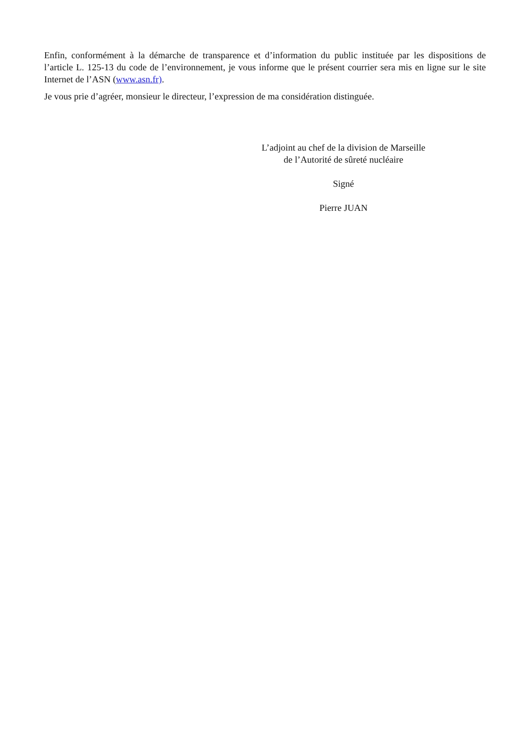Enfin, conformément à la démarche de transparence et d’information du public instituée par les dispositions de l’article L. 125-13 du code de l’environnement, je vous informe que le présent courrier sera mis en ligne sur le site Internet de l’ASN (www.asn.fr).
Je vous prie d’agréer, monsieur le directeur, l’expression de ma considération distinguée.
L’adjoint au chef de la division de Marseille
de l’Autorité de sûreté nucléaire
Signé
Pierre JUAN